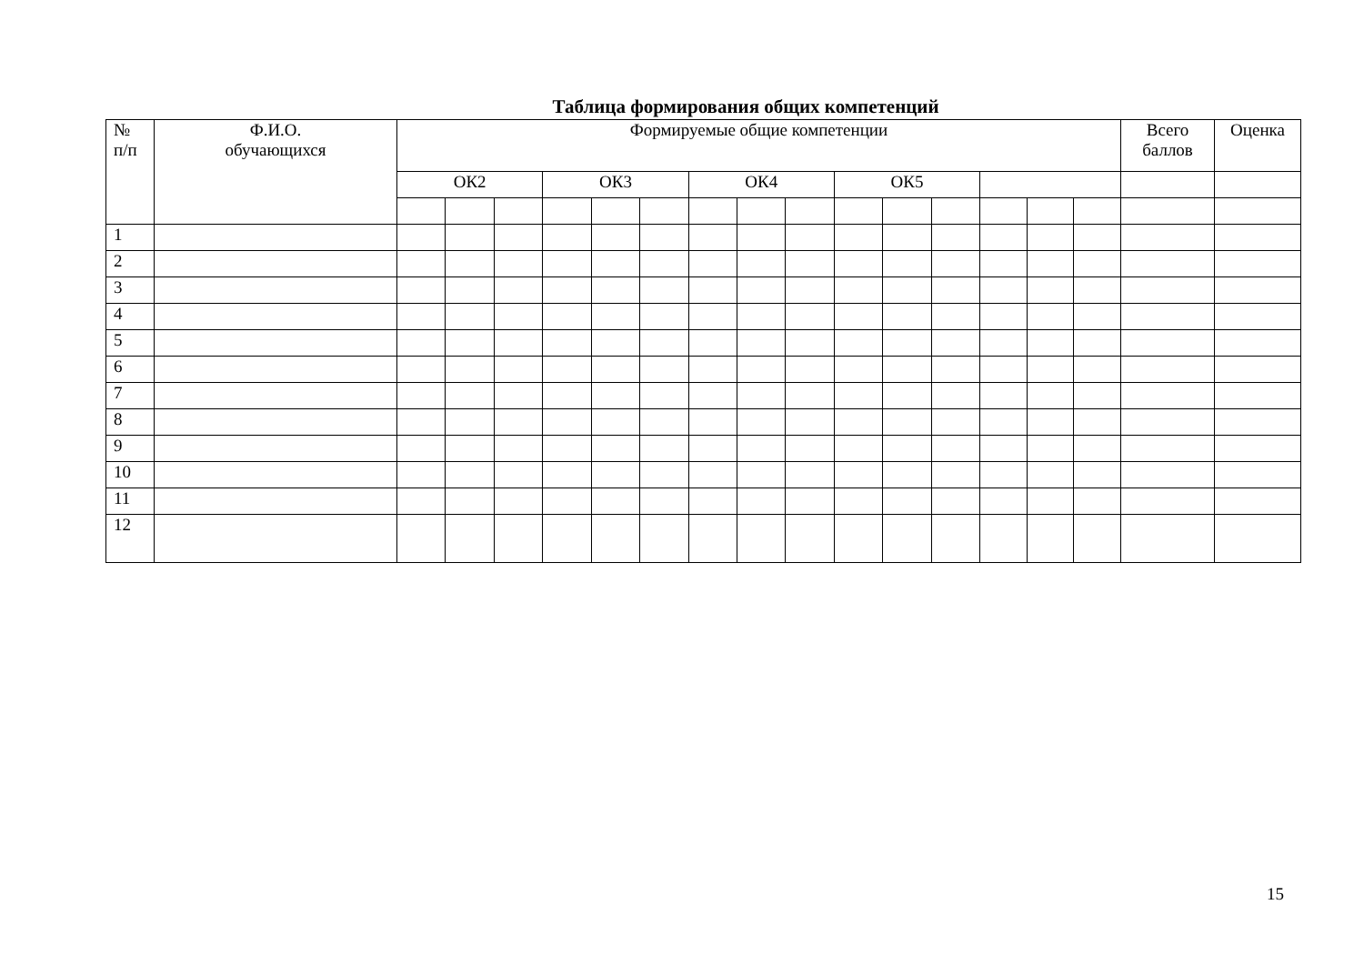Таблица формирования общих компетенций
| № п/п | Ф.И.О. обучающихся | Формируемые общие компетенции | | | | | | | | | | | | | | | Всего баллов | Оценка |
| --- | --- | --- | --- | --- | --- | --- | --- | --- | --- | --- | --- | --- | --- | --- | --- | --- | --- | --- |
| | | ОК2 | | | ОК3 | | | ОК4 | | | ОК5 | | | | | | | |
| 1 | | | | | | | | | | | | | | | | | | |
| 2 | | | | | | | | | | | | | | | | | | |
| 3 | | | | | | | | | | | | | | | | | | |
| 4 | | | | | | | | | | | | | | | | | | |
| 5 | | | | | | | | | | | | | | | | | | |
| 6 | | | | | | | | | | | | | | | | | | |
| 7 | | | | | | | | | | | | | | | | | | |
| 8 | | | | | | | | | | | | | | | | | | |
| 9 | | | | | | | | | | | | | | | | | | |
| 10 | | | | | | | | | | | | | | | | | | |
| 11 | | | | | | | | | | | | | | | | | | |
| 12 | | | | | | | | | | | | | | | | | | |
15